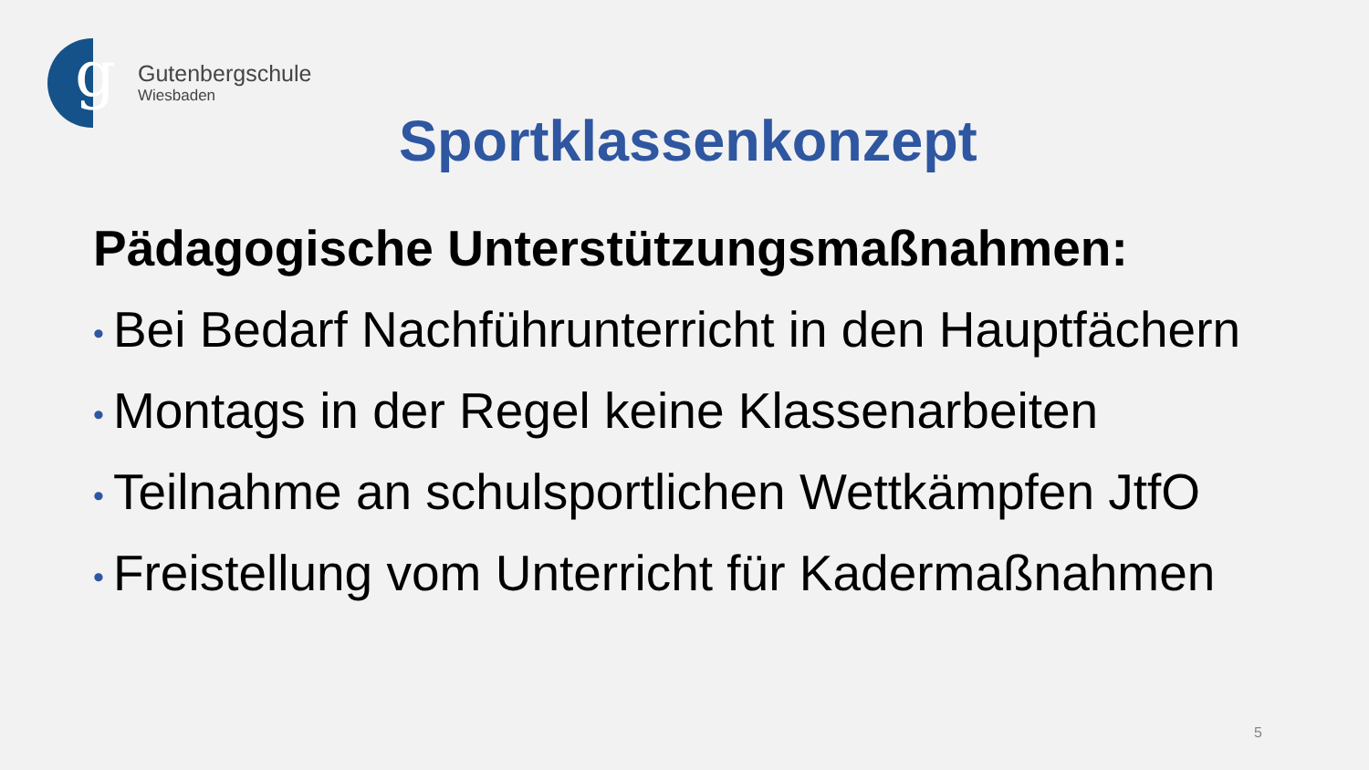g
Gutenbergschule
Wiesbaden
Sportklassenkonzept
Pädagogische Unterstützungsmaßnahmen:
• Bei Bedarf Nachführunterricht in den Hauptfächern
• Montags in der Regel keine Klassenarbeiten
• Teilnahme an schulsportlichen Wettkämpfen JtfO
• Freistellung vom Unterricht für Kadermaßnahmen
5